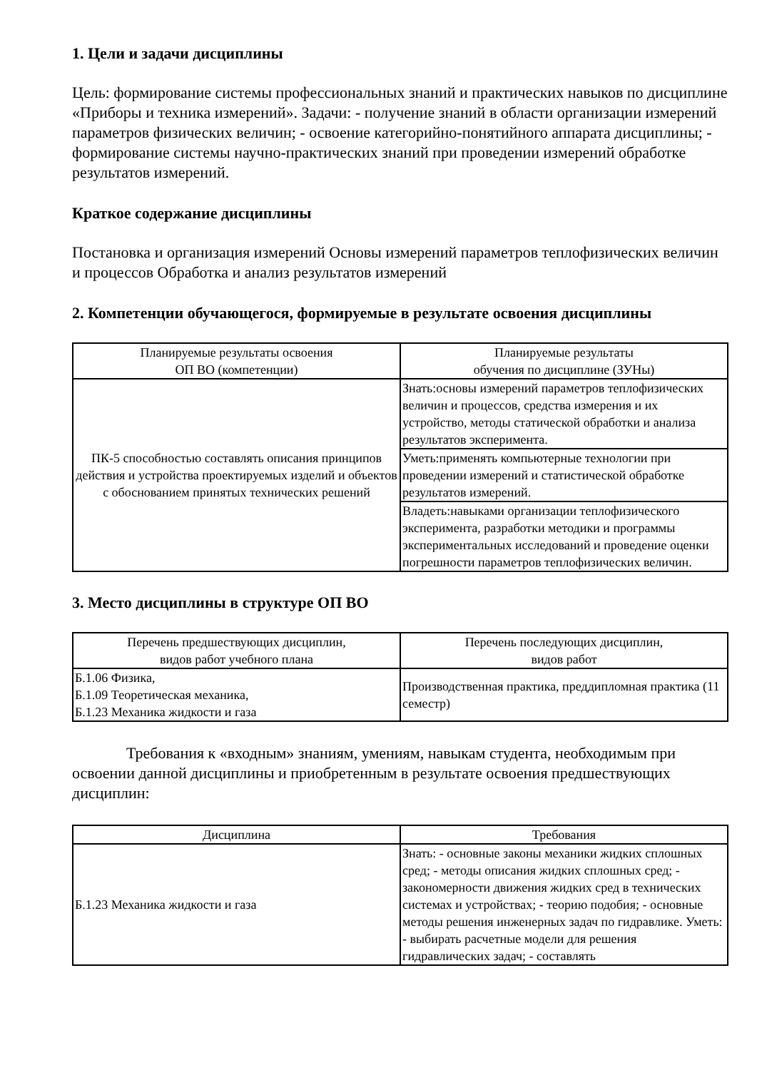1. Цели и задачи дисциплины
Цель: формирование системы профессиональных знаний и практических навыков по дисциплине «Приборы и техника измерений». Задачи: - получение знаний в области организации измерений параметров физических величин; - освоение категорийно-понятийного аппарата дисциплины; - формирование системы научно-практических знаний при проведении измерений обработке результатов измерений.
Краткое содержание дисциплины
Постановка и организация измерений Основы измерений параметров теплофизических величин и процессов Обработка и анализ результатов измерений
2. Компетенции обучающегося, формируемые в результате освоения дисциплины
| Планируемые результаты освоения ОП ВО (компетенции) | Планируемые результаты обучения по дисциплине (ЗУНы) |
| --- | --- |
| ПК-5 способностью составлять описания принципов действия и устройства проектируемых изделий и объектов с обоснованием принятых технических решений | Знать:основы измерений параметров теплофизических величин и процессов, средства измерения и их устройство, методы статической обработки и анализа результатов эксперимента. |
| | Уметь:применять компьютерные технологии при проведении измерений и статистической обработке результатов измерений. |
| | Владеть:навыками организации теплофизического эксперимента, разработки методики и программы экспериментальных исследований и проведение оценки погрешности параметров теплофизических величин. |
3. Место дисциплины в структуре ОП ВО
| Перечень предшествующих дисциплин, видов работ учебного плана | Перечень последующих дисциплин, видов работ |
| --- | --- |
| Б.1.06 Физика, Б.1.09 Теоретическая механика, Б.1.23 Механика жидкости и газа | Производственная практика, преддипломная практика (11 семестр) |
Требования к «входным» знаниям, умениям, навыкам студента, необходимым при освоении данной дисциплины и приобретенным в результате освоения предшествующих дисциплин:
| Дисциплина | Требования |
| --- | --- |
| Б.1.23 Механика жидкости и газа | Знать: - основные законы механики жидких сплошных сред; - методы описания жидких сплошных сред; - закономерности движения жидких сред в технических системах и устройствах; - теорию подобия; - основные методы решения инженерных задач по гидравлике. Уметь: - выбирать расчетные модели для решения гидравлических задач; - составлять |